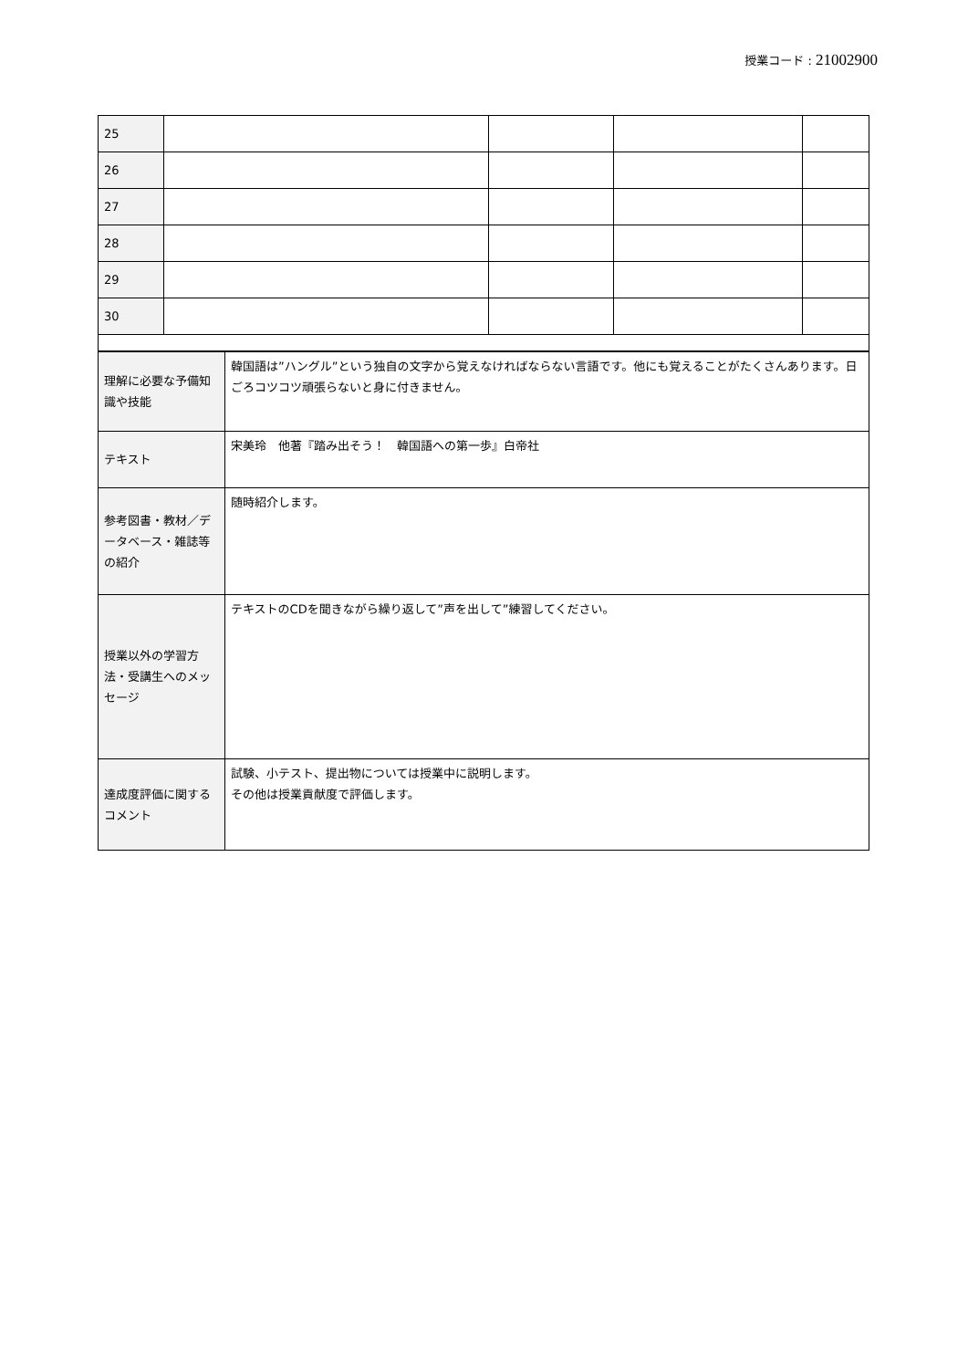授業コード : 21002900
| 25 | | | | |
| 26 | | | | |
| 27 | | | | |
| 28 | | | | |
| 29 | | | | |
| 30 | | | | |
| 理解に必要な予備知識や技能 | 韓国語は”ハングル”という独自の文字から覚えなければならない言語です。他にも覚えることがたくさんあります。日ごろコツコツ頑張らないと身に付きません。 |
| テキスト | 宋美玲 他著『踏み出そう！ 韓国語への第一歩』白帝社 |
| 参考図書・教材／データベース・雑誌等の紹介 | 随時紹介します。 |
| 授業以外の学習方法・受講生へのメッセージ | テキストのCDを聞きながら繰り返して”声を出して”練習してください。 |
| 達成度評価に関するコメント | 試験、小テスト、提出物については授業中に説明します。 その他は授業貢献度で評価します。 |